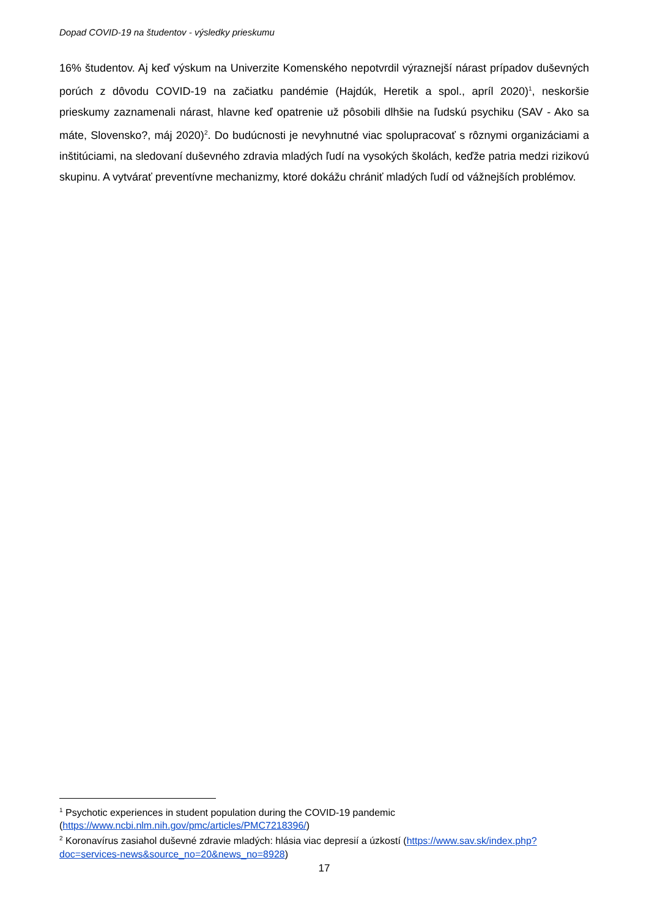Dopad COVID-19 na študentov - výsledky prieskumu
16% študentov. Aj keď výskum na Univerzite Komenského nepotvrdil výraznejší nárast prípadov duševných porúch z dôvodu COVID-19 na začiatku pandémie (Hajdúk, Heretik a spol., apríl 2020)<sup>1</sup>, neskoršie prieskumy zaznamenali nárast, hlavne keď opatrenie už pôsobili dlhšie na ľudskú psychiku (SAV - Ako sa máte, Slovensko?, máj 2020)<sup>2</sup>. Do budúcnosti je nevyhnutné viac spolupracovať s rôznymi organizáciami a inštitúciami, na sledovaní duševného zdravia mladých ľudí na vysokých školách, keďže patria medzi rizikovú skupinu. A vytvárať preventívne mechanizmy, ktoré dokážu chrániť mladých ľudí od vážnejších problémov.
<sup>1</sup> Psychotic experiences in student population during the COVID-19 pandemic (https://www.ncbi.nlm.nih.gov/pmc/articles/PMC7218396/)
<sup>2</sup> Koronavírus zasiahol duševné zdravie mladých: hlásia viac depresií a úzkostí (https://www.sav.sk/index.php?doc=services-news&source_no=20&news_no=8928)
17